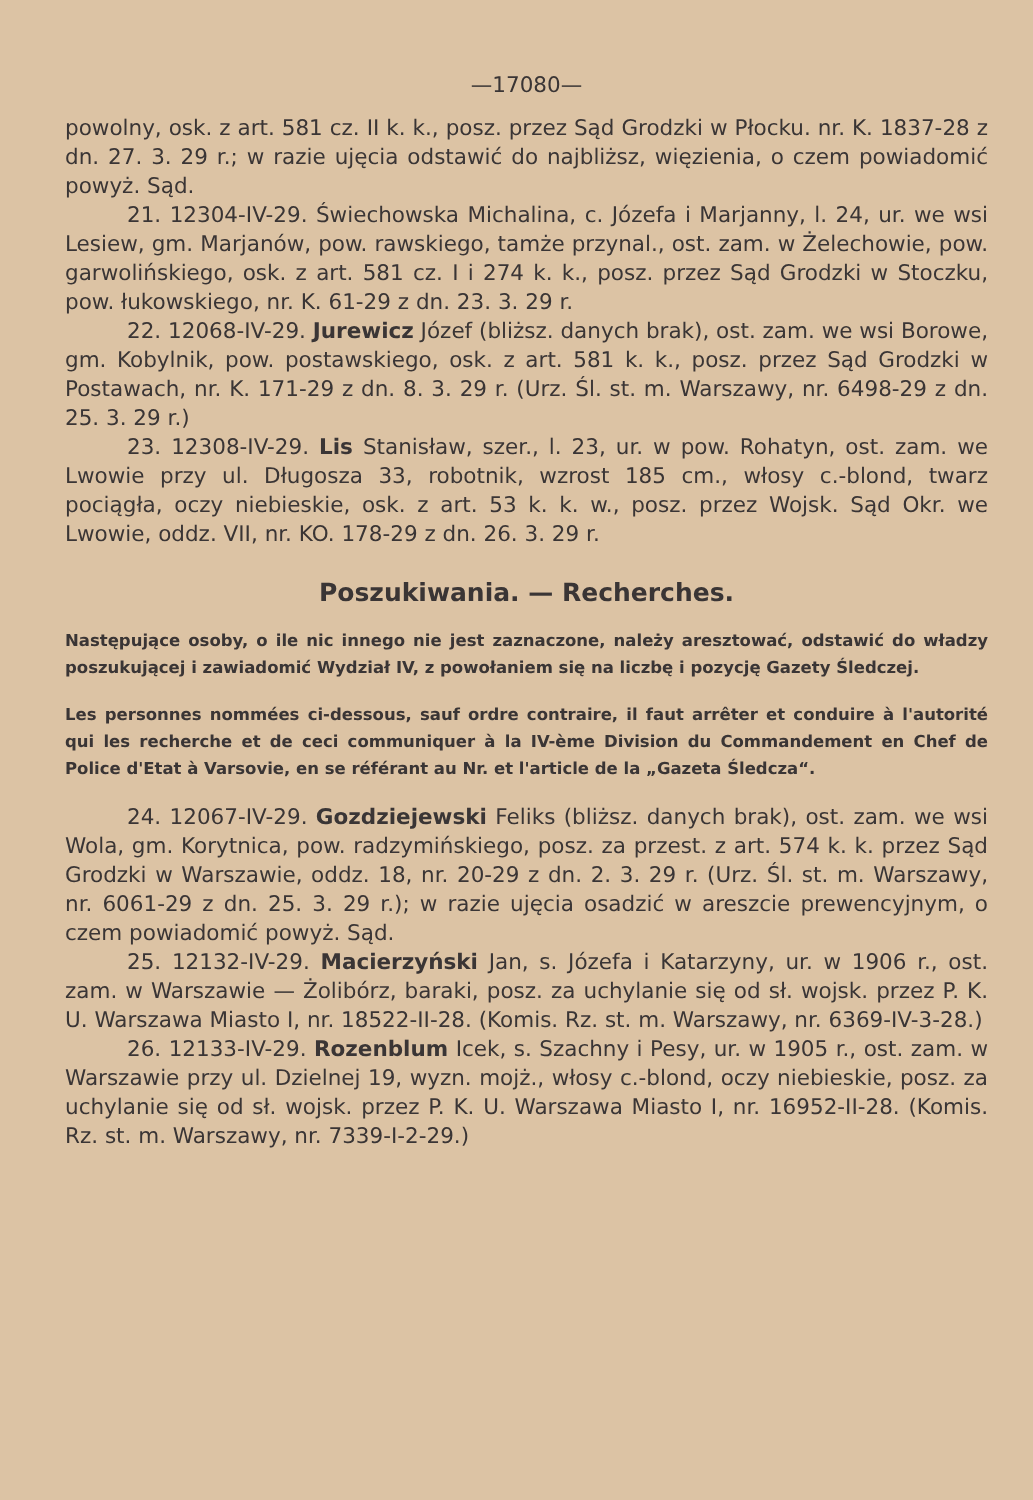—17080—
powolny, osk. z art. 581 cz. II k. k., posz. przez Sąd Grodzki w Płocku. nr. K. 1837-28 z dn. 27. 3. 29 r.; w razie ujęcia odstawić do najbliższ, więzienia, o czem powiadomić powyż. Sąd.
21. 12304-IV-29. Świechowska Michalina, c. Józefa i Marjanny, l. 24, ur. we wsi Lesiew, gm. Marjanów, pow. rawskiego, tamże przynal., ost. zam. w Żelechowie, pow. garwolińskiego, osk. z art. 581 cz. I i 274 k. k., posz. przez Sąd Grodzki w Stoczku, pow. łukowskiego, nr. K. 61-29 z dn. 23. 3. 29 r.
22. 12068-IV-29. Jurewicz Józef (bliższ. danych brak), ost. zam. we wsi Borowe, gm. Kobylnik, pow. postawskiego, osk. z art. 581 k. k., posz. przez Sąd Grodzki w Postawach, nr. K. 171-29 z dn. 8. 3. 29 r. (Urz. Śl. st. m. Warszawy, nr. 6498-29 z dn. 25. 3. 29 r.)
23. 12308-IV-29. Lis Stanisław, szer., l. 23, ur. w pow. Rohatyn, ost. zam. we Lwowie przy ul. Długosza 33, robotnik, wzrost 185 cm., włosy c.-blond, twarz pociągła, oczy niebieskie, osk. z art. 53 k. k. w., posz. przez Wojsk. Sąd Okr. we Lwowie, oddz. VII, nr. KO. 178-29 z dn. 26. 3. 29 r.
Poszukiwania. — Recherches.
Następujące osoby, o ile nic innego nie jest zaznaczone, należy aresztować, odstawić do władzy poszukującej i zawiadomić Wydział IV, z powołaniem się na liczbę i pozycję Gazety Śledczej.
Les personnes nommées ci-dessous, sauf ordre contraire, il faut arrêter et conduire à l'autorité qui les recherche et de ceci communiquer à la IV-ème Division du Commandement en Chef de Police d'Etat à Varsovie, en se référant au Nr. et l'article de la „Gazeta Śledcza“.
24. 12067-IV-29. Gozdziejewski Feliks (bliższ. danych brak), ost. zam. we wsi Wola, gm. Korytnica, pow. radzymińskiego, posz. za przest. z art. 574 k. k. przez Sąd Grodzki w Warszawie, oddz. 18, nr. 20-29 z dn. 2. 3. 29 r. (Urz. Śl. st. m. Warszawy, nr. 6061-29 z dn. 25. 3. 29 r.); w razie ujęcia osadzić w areszcie prewencyjnym, o czem powiadomić powyż. Sąd.
25. 12132-IV-29. Macierzyński Jan, s. Józefa i Katarzyny, ur. w 1906 r., ost. zam. w Warszawie — Żolibórz, baraki, posz. za uchylanie się od sł. wojsk. przez P. K. U. Warszawa Miasto I, nr. 18522-II-28. (Komis. Rz. st. m. Warszawy, nr. 6369-IV-3-28.)
26. 12133-IV-29. Rozenblum Icek, s. Szachny i Pesy, ur. w 1905 r., ost. zam. w Warszawie przy ul. Dzielnej 19, wyzn. mojż., włosy c.-blond, oczy niebieskie, posz. za uchylanie się od sł. wojsk. przez P. K. U. Warszawa Miasto I, nr. 16952-II-28. (Komis. Rz. st. m. Warszawy, nr. 7339-I-2-29.)